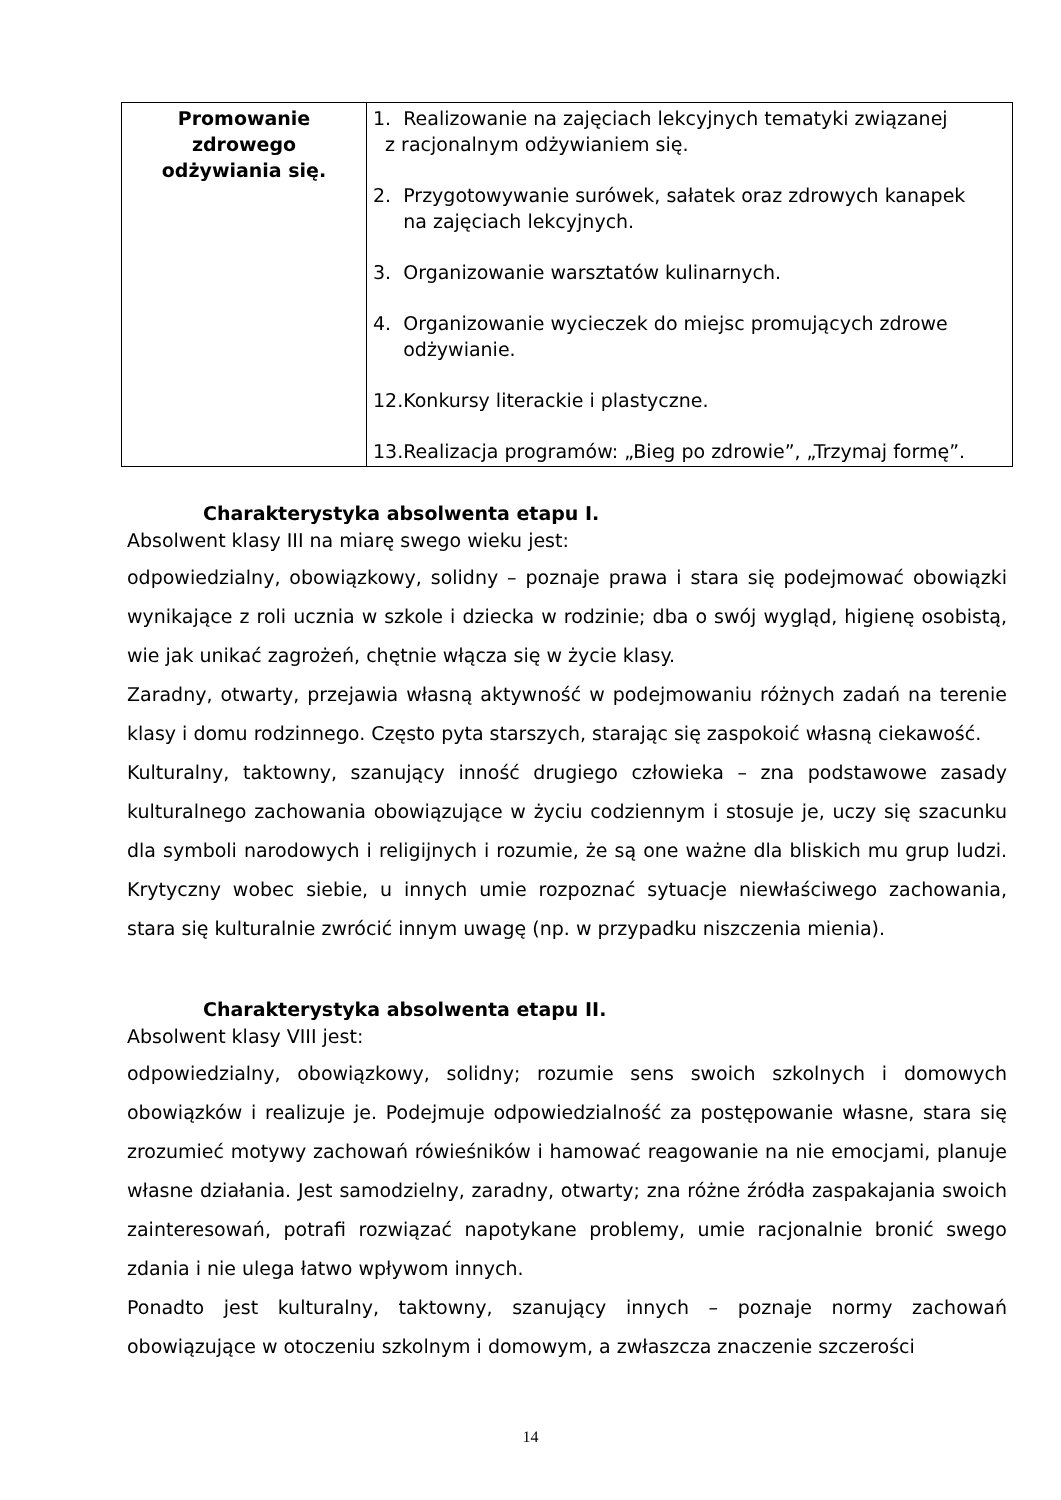| Promowanie zdrowego odżywiania się. | 1. Realizowanie na zajęciach lekcyjnych tematyki związanej z racjonalnym odżywianiem się. 2. Przygotowywanie surówek, sałatek oraz zdrowych kanapek na zajęciach lekcyjnych. 3. Organizowanie warsztatów kulinarnych. 4. Organizowanie wycieczek do miejsc promujących zdrowe odżywianie. 12.Konkursy literackie i plastyczne. 13.Realizacja programów: „Bieg po zdrowie”, „Trzymaj formę”. |
Charakterystyka absolwenta etapu I.
Absolwent klasy III na miarę swego wieku jest:
odpowiedzialny, obowiązkowy, solidny – poznaje prawa i stara się podejmować obowiązki wynikające z roli ucznia w szkole i dziecka w rodzinie; dba o swój wygląd, higienę osobistą, wie jak unikać zagrożeń, chętnie włącza się w życie klasy.
Zaradny, otwarty, przejawia własną aktywność w podejmowaniu różnych zadań na terenie klasy i domu rodzinnego. Często pyta starszych, starając się zaspokoić własną ciekawość.
Kulturalny, taktowny, szanujący inność drugiego człowieka – zna podstawowe zasady kulturalnego zachowania obowiązujące w życiu codziennym i stosuje je, uczy się szacunku dla symboli narodowych i religijnych i rozumie, że są one ważne dla bliskich mu grup ludzi. Krytyczny wobec siebie, u innych umie rozpoznać sytuacje niewłaściwego zachowania, stara się kulturalnie zwrócić innym uwagę (np. w przypadku niszczenia mienia).
Charakterystyka absolwenta etapu II.
Absolwent klasy VIII jest:
odpowiedzialny, obowiązkowy, solidny; rozumie sens swoich szkolnych i domowych obowiązków i realizuje je. Podejmuje odpowiedzialność za postępowanie własne, stara się zrozumieć motywy zachowań rówieśników i hamować reagowanie na nie emocjami, planuje własne działania. Jest samodzielny, zaradny, otwarty; zna różne źródła zaspakajania swoich zainteresowań, potrafi rozwiązać napotykane problemy, umie racjonalnie bronić swego zdania i nie ulega łatwo wpływom innych.
Ponadto jest kulturalny, taktowny, szanujący innych – poznaje normy zachowań obowiązujące w otoczeniu szkolnym i domowym, a zwłaszcza znaczenie szczerości
14